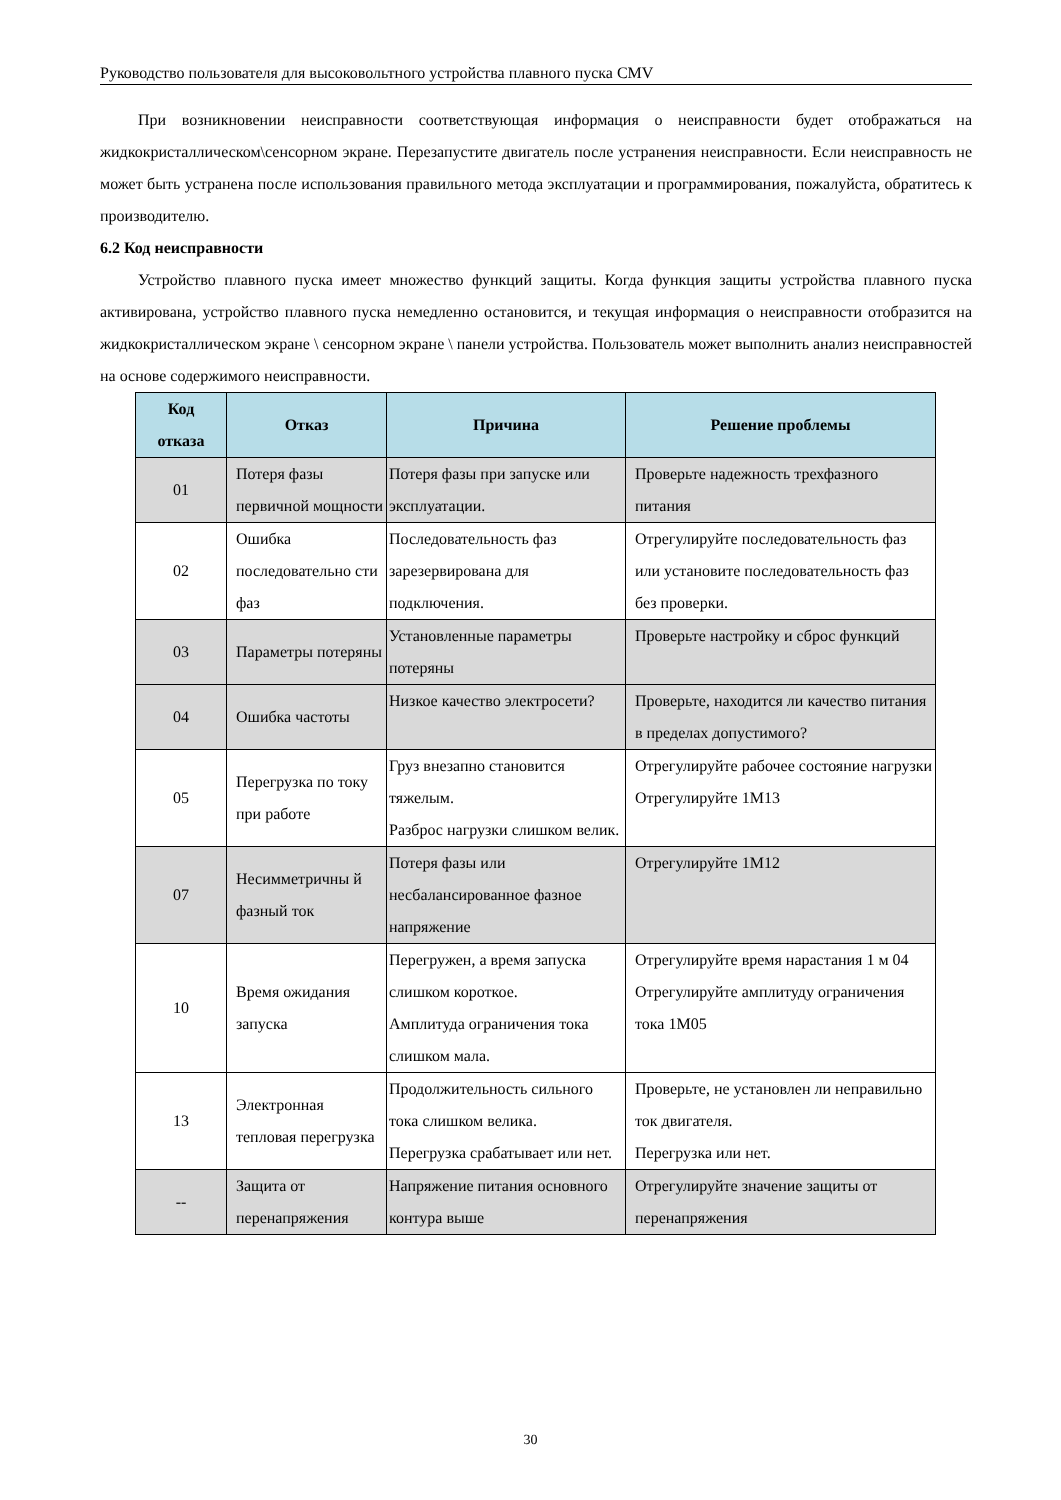Руководство пользователя для высоковольтного устройства плавного пуска CMV
При возникновении неисправности соответствующая информация о неисправности будет отображаться на жидкокристаллическом\сенсорном экране. Перезапустите двигатель после устранения неисправности. Если неисправность не может быть устранена после использования правильного метода эксплуатации и программирования, пожалуйста, обратитесь к производителю.
6.2 Код неисправности
Устройство плавного пуска имеет множество функций защиты. Когда функция защиты устройства плавного пуска активирована, устройство плавного пуска немедленно остановится, и текущая информация о неисправности отобразится на жидкокристаллическом экране \ сенсорном экране \ панели устройства. Пользователь может выполнить анализ неисправностей на основе содержимого неисправности.
| Код отказа | Отказ | Причина | Решение проблемы |
| --- | --- | --- | --- |
| 01 | Потеря фазы первичной мощности | Потеря фазы при запуске или эксплуатации. | Проверьте надежность трехфазного питания |
| 02 | Ошибка последовательно сти фаз | Последовательность фаз зарезервирована для подключения. | Отрегулируйте последовательность фаз или установите последовательность фаз без проверки. |
| 03 | Параметры потеряны | Установленные параметры потеряны | Проверьте настройку и сброс функций |
| 04 | Ошибка частоты | Низкое качество электросети? | Проверьте, находится ли качество питания в пределах допустимого? |
| 05 | Перегрузка по току при работе | Груз внезапно становится тяжелым. Разброс нагрузки слишком велик. | Отрегулируйте рабочее состояние нагрузки Отрегулируйте 1M13 |
| 07 | Несимметричны й фазный ток | Потеря фазы или несбалансированное фазное напряжение | Отрегулируйте 1M12 |
| 10 | Время ожидания запуска | Перегружен, а время запуска слишком короткое. Амплитуда ограничения тока слишком мала. | Отрегулируйте время нарастания 1 м 04 Отрегулируйте амплитуду ограничения тока 1M05 |
| 13 | Электронная тепловая перегрузка | Продолжительность сильного тока слишком велика. Перегрузка срабатывает или нет. | Проверьте, не установлен ли неправильно ток двигателя. Перегрузка или нет. |
| -- | Защита от перенапряжения | Напряжение питания основного контура выше | Отрегулируйте значение защиты от перенапряжения |
30